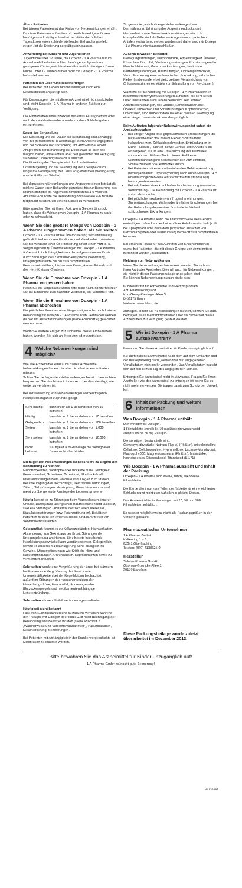Ältere Patienten
Bei älteren Patienten ist das Risiko von Nebenwirkungen erhöht. Da diese Patienten außerdem oft deutlich niedrigere Dosen benötigen und häufig schon bei der Hälfte der üblichen Tagesdosen einen zufriedenstellenden Behandlungseffekt zeigen, ist die Dosierung sorgfältig anzupassen.
Anwendung bei Kindern und Jugendlichen
Jugendliche über 12 Jahre, die Doxepin - 1 A Pharma nur im Ausnahmefall erhalten sollten, benötigen aufgrund des geringeren Körpergewichts ebenfalls deutlich niedrigere Dosen.
Kinder unter 12 Jahren dürfen nicht mit Doxepin - 1 A Pharma behandelt werden.
Patienten mit Leberfunktionsstörungen
Bei Patienten mit Leberfunktionsstörungen kann eine Dosisreduktion angezeigt sein.
Für Dosierungen, die mit diesem Arzneimittel nicht praktikabel sind, steht Doxepin - 1 A Pharma in anderen Stärken zur Verfügung.
Die Filmtabletten sind unzerkaut mit etwas Flüssigkeit vor oder nach den Mahlzeiten oder abends vor dem Schlafengehen einzunehmen.
Dauer der Behandlung
Die Dosierung und die Dauer der Behandlung sind abhängig von der persönlichen Reaktionslage, dem Anwendungsgebiet und der Schwere der Erkrankung. Ihr Arzt wird bei einem Ansprechen der Behandlung die Dosis zwar so klein wie möglich halten, anderenfalls aber den gesamten zur Verfügung stehenden Dosierungsbereich ausnutzen.
Die Einleitung der Therapie wird durch schrittweise Dosissteigerung und die Beendigung der Therapie durch langsame Verringerung der Dosis vorgenommen (Verringerung um die Hälfte pro Woche).
Bei depressiven Erkrankungen und Angstsyndromen beträgt die mittlere Dauer einer Behandlungsperiode bis zur Besserung des Krankheitsbildes im Allgemeinen mindestens 4-6 Wochen. Anschließend sollte die Behandlung noch weitere 4-6 Monate fortgeführt werden, um einen Rückfall zu verhindern.
Bitte sprechen Sie mit Ihrem Arzt, wenn Sie den Eindruck haben, dass die Wirkung von Doxepin - 1 A Pharma zu stark oder zu schwach ist.
Wenn Sie eine größere Menge von Doxepin - 1 A Pharma eingenommen haben, als Sie sollten
Doxepin - 1 A Pharma ist bei Überdosierung verhältnismäßig gefährlich insbesondere für Kinder und Kleinkinder. Informieren Sie bei Verdacht einer Überdosierung sofort einen Arzt (z. B. Vergiftungsnotruf)! Überdosierungen mit Doxepin - 1 A Pharma äußern sich in Abhängigkeit von der aufgenommenen Dosis durch Störungen des Zentralnervensystems (Verwirrung, Erregungszustände bis hin zu Krampfanfällen, Bewusstseinstrübung bis hin zum Koma, Atemstillstand) und des Herz-Kreislauf-Systems.
Wenn Sie die Einnahme von Doxepin - 1 A Pharma vergessen haben
Holen Sie die vergessene Dosis bitte nicht nach, sondern setzen Sie die Einnahme zum nächsten Zeitpunkt, wie verordnet, fort.
Wenn Sie die Einnahme von Doxepin - 1 A Pharma abbrechen
Ein plötzliches Beenden einer längerfristigen oder hochdosierten Behandlung mit Doxepin - 1 A Pharma sollte vermieden werden, da hier mit Absetzerscheinungen (siehe Abschnitt 4) gerechnet werden muss.
Wenn Sie weitere Fragen zur Einnahme dieses Arzneimittels haben, wenden Sie sich an Ihren Arzt oder Apotheker.
4 Welche Nebenwirkungen sind möglich?
Wie alle Arzneimittel kann auch dieses Arzneimittel Nebenwirkungen haben, die aber nicht bei jedem auftreten müssen.
Sollten Sie die folgenden Nebenwirkungen bei sich beobachten, besprechen Sie das bitte mit Ihrem Arzt, der dann festlegt, wie weiter zu verfahren ist.
Bei der Bewertung von Nebenwirkungen werden folgende Häufigkeitsangaben zugrunde gelegt:
| Sehr häufig: | kann mehr als 1 Behandelten von 10 betreffen |
| Häufig: | kann bis zu 1 Behandelten von 10 betreffen |
| Gelegentlich: | kann bis zu 1 Behandelten von 100 betreffen |
| Selten: | kann bis zu 1 Behandelten von 1.000 betreffen |
| Sehr selten: | kann bis zu 1 Behandelten von 10.000 betreffen |
| Nicht bekannt: | Häufigkeit auf Grundlage der verfügbaren Daten nicht abschätzbar |
Mit folgenden Nebenwirkungen ist besonders zu Beginn der Behandlung zu rechnen:
Mundtrockenheit, verstopfte oder trockene Nase, Müdigkeit, Benommenheit, Schwitzen, Schwindel, Blutdruckabfall, Kreislaufstörungen beim Wechsel vom Liegen zum Stehen, Beschleunigung des Herzschlags, Herzrhythmusstörungen, Zittern, Sehstörungen, Verstopfung, Gewichtszunahme und meist vorübergehende Anstiege der Leberenzymwerte
Häufig kommt es zu Störungen beim Wasserlassen, innerer Unruhe, Durstgefühl, allergischen Hautreaktionen und Juckreiz, sexuelle Störungen (Abnahme des sexuellen Interesses, Ejakulationsstörungen bzw. Potenzstörungen). Bei älteren Patienten besteht ein erhöhtes Risiko für das Auftreten von Verwirrtheitszuständen.
Gelegentlich kommt es zu Kollapszuständen, Harnverhalten, Absonderung von Sekret aus der Brust, Störungen der Erregungsleitung am Herzen. Eine bereits bestehende Herzleistungsschwäche kann verstärkt werden. Gelegentlich kommt es außerdem zu Einlagerung von Flüssigkeit ins Gewebe, Missempfindungen wie Kribbeln, Hitze und Kälteempfindungen, Ohrensausen, Kopfschmerzen sowie zu vermehrten Träumen.
Sehr selten wurde eine Vergrößerung der Brust bei Männern, bei Frauen eine Vergrößerung der Brust sowie Unregelmäßigkeiten bei der Regelblutung beobachtet, außerdem Störungen der Hormonproduktion der Hirnanhangsdrüse, Haarausfall, Änderungen des Blutzuckerspiegels und medikamentenabhängige Leberentzündung.
Sehr selten können Blutbildveränderungen auftreten.
Häufigkeit nicht bekannt
Fälle von Suizidgedanken und suizidalem Verhalten während der Therapie mit Doxepin oder kurze Zeit nach Beendigung der Behandlung sind berichtet worden (siehe Abschnitt 2 „Warnhinweise und Vorsichtsmaßnahmen“), Halluzinationen, Desorientierung, Sehstörungen.
Bei Patienten mit Abhängigkeit in der Krankenvorgeschichte ist Missbrauch beobachtet worden.
So genannte „anticholinerge Nebenwirkungen“ wie Darmlähmung, Erhöhung des Augeninnendrucks und Harnverhalt sowie Nervenfunktionsstörungen wie z. B. Krampfanfälle sind als Nebenwirkungen von trizyklischen Antidepressiva beschrieben worden und daher auch für Doxepin - 1 A Pharma nicht auszuschließen.
Außerdem wurden berichtet
Bewegungsstörungen, Bluthochdruck, Appetitlosigkeit, Übelkeit, Erbrechen, Durchfall, Verdauungsstörungen, Entzündungen der Mundschleimhaut, Geschmacksstörungen, bestimmte Blutbildungsstörungen, Hautblutungen, Lichtempfindlichkeit, Verschlimmerung einer asthmatischen Erkrankung, sehr hohes Fieber (insbesondere bei gleichzeitiger Verabreichung von Chlorpromazin, eines Mittels zur Behandlung von Psychosen).
Während der Behandlung mit Doxepin - 1 A Pharma können bestimmte Herzrhythmusstörungen auftreten, die sehr selten unter Umständen auch lebensbedrohlich sein können.
Absetzerscheinungen, wie Unruhe, Schweißausbrüche, Übelkeit, Erbrechen und Schlafstörungen, Kopfschmerzen, Unwohlsein, sind insbesondere bei einer raschen Beendigung einer länger dauernden Anwendung möglich.
Beim Auftreten folgender Nebenwirkungen ist sofort ein Arzt aufzusuchen
Bei eitriger Angina oder grippeähnlichen Erscheinungen, die mit Beschwerden wie hohem Fieber, Schüttelfrost, Halsschmerzen, Schluckbeschwerden, Entzündungen im Mund-, Nasen-, Rachen- sowie Genital- oder Analbereich einhergehen. Es ist eine Untersuchung des Blutbildes vorzunehmen. Führen Sie in diesem Fall keine Selbstbehandlung mit fiebersenkenden Arzneimitteln, Schmerzmitteln oder Antibiotika durch!
Bei Patienten mit einer vorbestehenden Gehirnerkrankung (hirnorganischem Psychosyndrom) kann durch Doxepin - 1 A Pharma möglicherweise ein Verwirrtheitszustand (Delir) hervorgerufen werden.
Beim Auftreten einer krankhaften Hochstimmung (manische Verstimmung). Die Behandlung mit Doxepin - 1 A Pharma ist sofort abzubrechen.
Bei plötzlichem Auftreten von Trugwahrnehmungen, Sinnestäuschungen, Wahn oder ähnlicher Erscheinungen bei der Behandlung depressiver Zustände im Verlauf schizophrener Erkrankungen.
Doxepin - 1 A Pharma kann die Krampfschwelle des Gehirns erniedrigen, daher kann es bei erhöhter Anfallsbereitschaft (z. B. bei Epileptikern oder nach dem plötzlichen Absetzen von Benzodiazepinen oder Barbituraten) vermehrt zu Krampfanfällen kommen.
Ein erhöhtes Risiko für das Auftreten von Knochenbrüchen wurde bei Patienten, die mit dieser Gruppe von Arzneimitteln behandelt wurden, beobachtet.
Meldung von Nebenwirkungen
Wenn Sie Nebenwirkungen bemerken, wenden Sie sich an Ihren Arzt oder Apotheker. Dies gilt auch für Nebenwirkungen, die nicht in dieser Packungsbeilage angegeben sind.
Sie können Nebenwirkungen auch direkt dem
Bundesinstitut für Arzneimittel und Medizinprodukte
Abt. Pharmakovigilanz
Kurt-Georg-Kiesinger-Allee 3
D-53175 Bonn
Website: www.bfarm.de
anzeigen. Indem Sie Nebenwirkungen melden, können Sie dazu beitragen, dass mehr Informationen über die Sicherheit dieses Arzneimittels zur Verfügung gestellt werden.
5 Wie ist Doxepin - 1 A Pharma aufzubewahren?
Bewahren Sie dieses Arzneimittel für Kinder unzugänglich auf.
Sie dürfen dieses Arzneimittel nach dem auf dem Umkarton und der Blisterpackung nach „verwendbar bis“ angegebenen Verfallsdatum nicht mehr verwenden. Das Verfallsdatum bezieht sich auf den letzten Tag des angegebenen Monats.
Entsorgen Sie Arzneimittel nicht im Abwasser. Fragen Sie Ihren Apotheker, wie das Arzneimittel zu entsorgen ist, wenn Sie es nicht mehr verwenden. Sie tragen damit zum Schutz der Umwelt bei.
6 Inhalt der Packung und weitere Informationen
Was Doxepin - 1 A Pharma enthält
Der Wirkstoff ist Doxepin.
1 Filmtablette enthält 84,79 mg Doxepinhydrochlorid entsprechend 75 mg Doxepin.
Die sonstigen Bestandteile sind:
Carboxymethylstärke-Natrium (Typ A) (Ph.Eur.), mikrokristalline Cellulose, Cellulosepulver, Hypromellose, Lactose-Monohydrat, Macrogol 4000, Magnesiumstearat (Ph.Eur.), Maisstärke, hochdisperses Siliciumdioxid, Titandioxid (E 171)
Wie Doxepin - 1 A Pharma aussieht und Inhalt der Packung
Doxepin - 1 A Pharma sind weiße, runde, bikonvexe Filmtabletten.
Die Kerbe dient nur zum Teilen der Tablette für ein erleichtertes Schlucken und nicht zum Aufteilen in gleiche Dosen.
Das Arzneimittel ist in Packungen mit 20, 50 und 100 Filmtabletten erhältlich.
Es werden möglicherweise nicht alle Packungsgrößen in den Verkehr gebracht.
Pharmazeutischer Unternehmer
1 A Pharma GmbH
Keltenring 1 + 3
82041 Oberhaching
Telefon: (089) 6138825-0
Hersteller
Salutas Pharma GmbH
Otto-von-Guericke-Allee 1
39179 Barleben
Diese Packungsbeilage wurde zuletzt überarbeitet im Dezember 2013.
Bitte bewahren Sie das Arzneimittel für Kinder unzugänglich auf!
1 A Pharma GmbH wünscht gute Besserung!
46136993